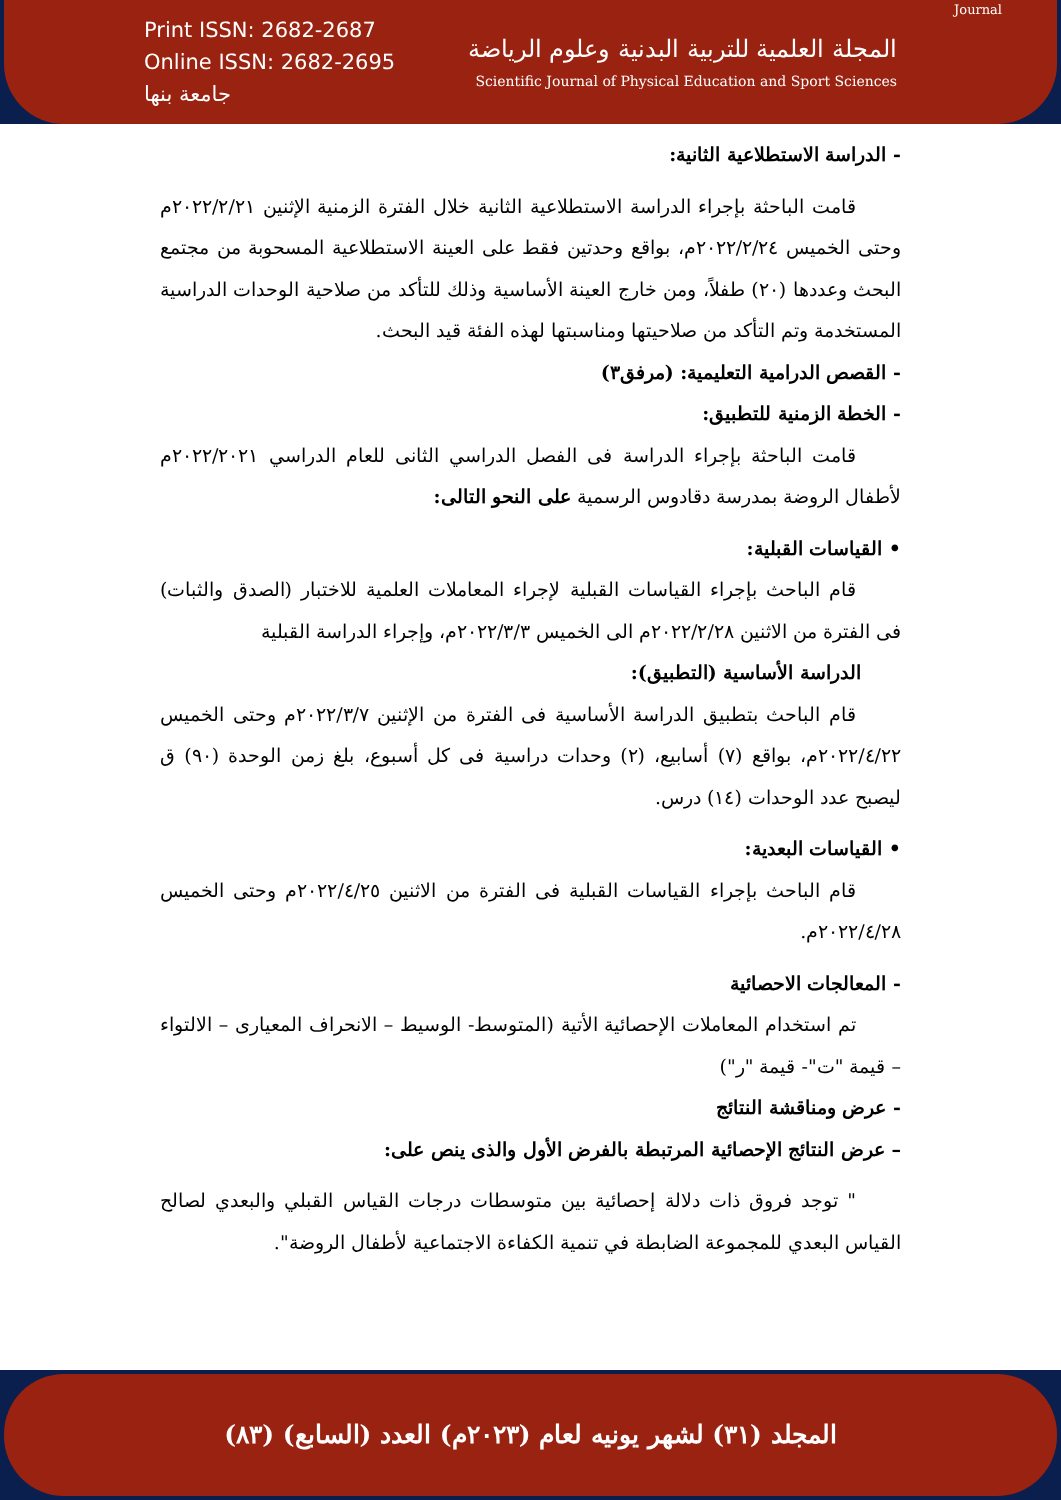Print ISSN: 2682-2687
Online ISSN: 2682-2695
جامعة بنها
Journal
المجلة العلمية للتربية البدنية وعلوم الرياضة
Scientific Journal of Physical Education and Sport Sciences
- الدراسة الاستطلاعية الثانية:
قامت الباحثة بإجراء الدراسة الاستطلاعية الثانية خلال الفترة الزمنية الإثنين ٢٠٢٢/٢/٢١م وحتى الخميس ٢٠٢٢/٢/٢٤م، بواقع وحدتين فقط على العينة الاستطلاعية المسحوبة من مجتمع البحث وعددها (٢٠) طفلاً، ومن خارج العينة الأساسية وذلك للتأكد من صلاحية الوحدات الدراسية المستخدمة وتم التأكد من صلاحيتها ومناسبتها لهذه الفئة قيد البحث.
- القصص الدرامية التعليمية: (مرفق٣)
- الخطة الزمنية للتطبيق:
قامت الباحثة بإجراء الدراسة فى الفصل الدراسي الثانى للعام الدراسي ٢٠٢٢/٢٠٢١م لأطفال الروضة بمدرسة دقادوس الرسمية على النحو التالى:
• القياسات القبلية:
قام الباحث بإجراء القياسات القبلية لإجراء المعاملات العلمية للاختبار (الصدق والثبات) فى الفترة من الاثنين ٢٠٢٢/٢/٢٨م الى الخميس ٢٠٢٢/٣/٣م، وإجراء الدراسة القبلية
الدراسة الأساسية (التطبيق):
قام الباحث بتطبيق الدراسة الأساسية فى الفترة من الإثنين ٢٠٢٢/٣/٧م وحتى الخميس ٢٠٢٢/٤/٢٢م، بواقع (٧) أسابيع، (٢) وحدات دراسية فى كل أسبوع، بلغ زمن الوحدة (٩٠) ق ليصبح عدد الوحدات (١٤) درس.
• القياسات البعدية:
قام الباحث بإجراء القياسات القبلية فى الفترة من الاثنين ٢٠٢٢/٤/٢٥م وحتى الخميس ٢٠٢٢/٤/٢٨م.
- المعالجات الاحصائية
تم استخدام المعاملات الإحصائية الأتية (المتوسط- الوسيط – الانحراف المعيارى – الالتواء – قيمة "ت"- قيمة "ر")
- عرض ومناقشة النتائج
– عرض النتائج الإحصائية المرتبطة بالفرض الأول والذى ينص على:
" توجد فروق ذات دلالة إحصائية بين متوسطات درجات القياس القبلي والبعدي لصالح القياس البعدي للمجموعة الضابطة في تنمية الكفاءة الاجتماعية لأطفال الروضة".
المجلد (٣١) لشهر يونيه لعام (٢٠٢٣م) العدد (السابع) (٨٣)